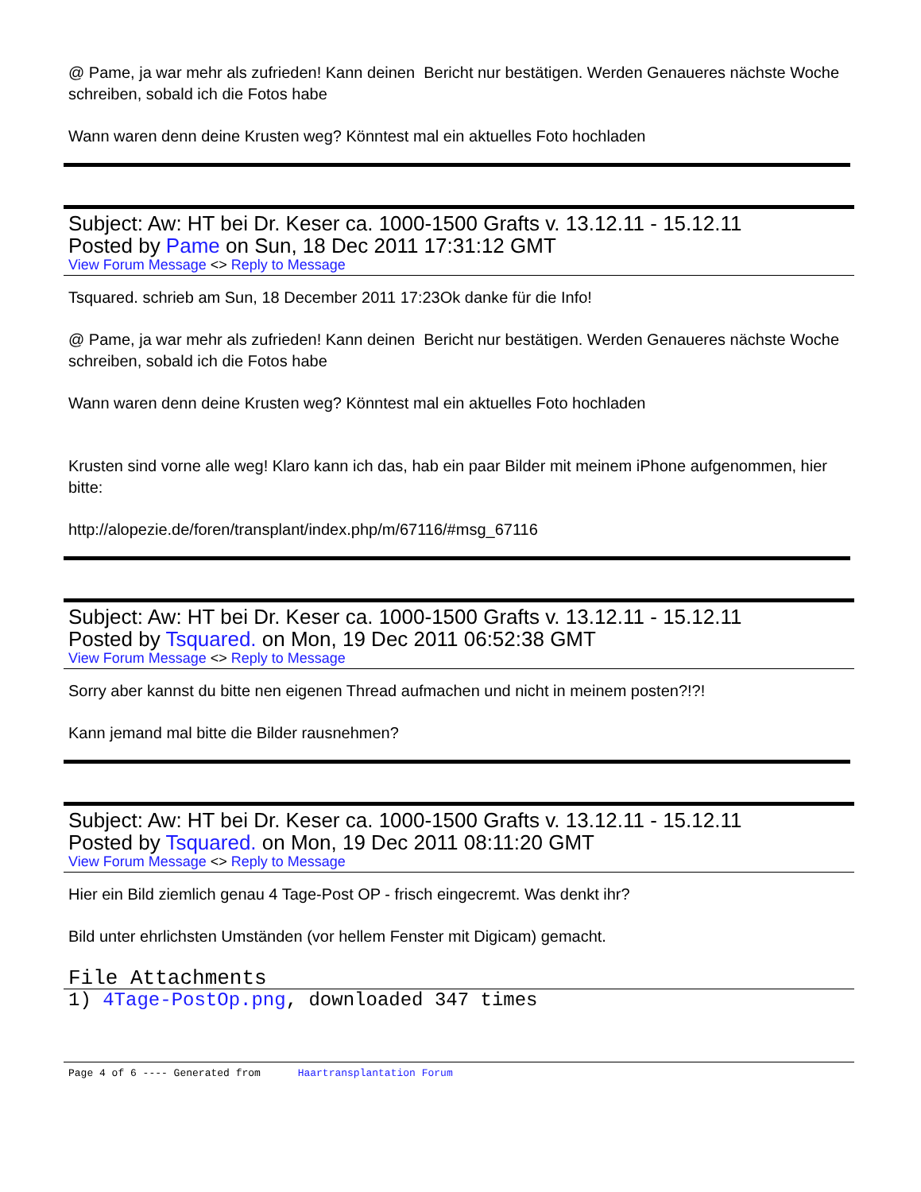@ Pame, ja war mehr als zufrieden! Kann deinen Bericht nur bestätigen. Werden Genaueres nächste Woche schreiben, sobald ich die Fotos habe
Wann waren denn deine Krusten weg? Könntest mal ein aktuelles Foto hochladen
Subject: Aw: HT bei Dr. Keser ca. 1000-1500 Grafts v. 13.12.11 - 15.12.11
Posted by Pame on Sun, 18 Dec 2011 17:31:12 GMT
View Forum Message <> Reply to Message
Tsquared. schrieb am Sun, 18 December 2011 17:23Ok danke für die Info!
@ Pame, ja war mehr als zufrieden! Kann deinen Bericht nur bestätigen. Werden Genaueres nächste Woche schreiben, sobald ich die Fotos habe
Wann waren denn deine Krusten weg? Könntest mal ein aktuelles Foto hochladen
Krusten sind vorne alle weg! Klaro kann ich das, hab ein paar Bilder mit meinem iPhone aufgenommen, hier bitte:
http://alopezie.de/foren/transplant/index.php/m/67116/#msg_67116
Subject: Aw: HT bei Dr. Keser ca. 1000-1500 Grafts v. 13.12.11 - 15.12.11
Posted by Tsquared. on Mon, 19 Dec 2011 06:52:38 GMT
View Forum Message <> Reply to Message
Sorry aber kannst du bitte nen eigenen Thread aufmachen und nicht in meinem posten?!?!
Kann jemand mal bitte die Bilder rausnehmen?
Subject: Aw: HT bei Dr. Keser ca. 1000-1500 Grafts v. 13.12.11 - 15.12.11
Posted by Tsquared. on Mon, 19 Dec 2011 08:11:20 GMT
View Forum Message <> Reply to Message
Hier ein Bild ziemlich genau 4 Tage-Post OP - frisch eingecremt. Was denkt ihr?
Bild unter ehrlichsten Umständen (vor hellem Fenster mit Digicam) gemacht.
File Attachments
1) 4Tage-PostOp.png, downloaded 347 times
Page 4 of 6 ---- Generated from Haartransplantation Forum